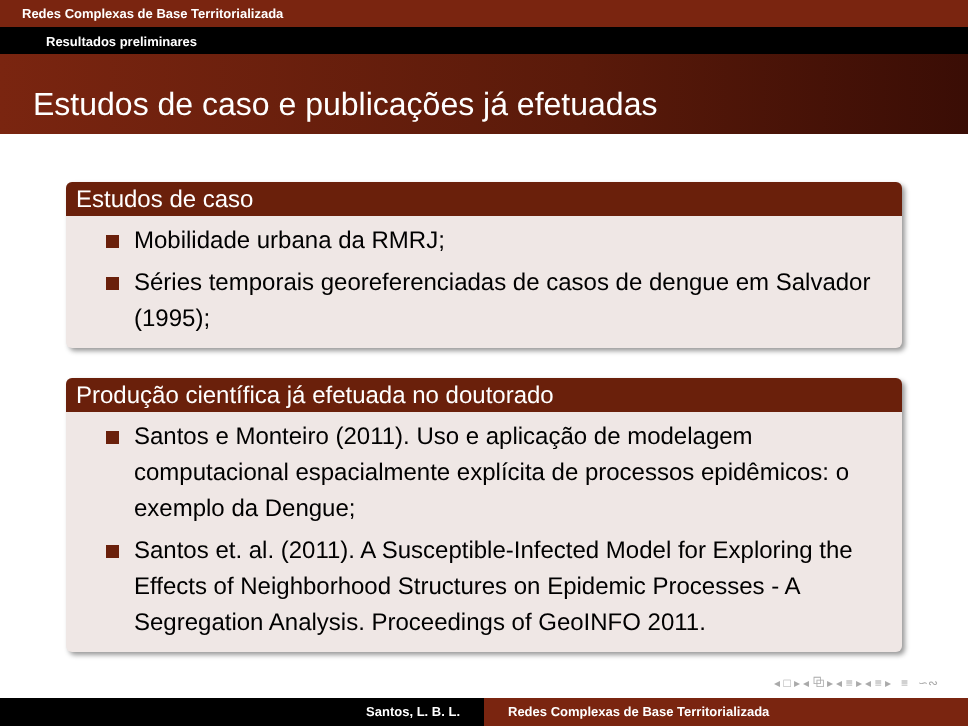Redes Complexas de Base Territorializada
Resultados preliminares
Estudos de caso e publicações já efetuadas
Estudos de caso
Mobilidade urbana da RMRJ;
Séries temporais georeferenciadas de casos de dengue em Salvador (1995);
Produção científica já efetuada no doutorado
Santos e Monteiro (2011). Uso e aplicação de modelagem computacional espacialmente explícita de processos epidêmicos: o exemplo da Dengue;
Santos et. al. (2011). A Susceptible-Infected Model for Exploring the Effects of Neighborhood Structures on Epidemic Processes - A Segregation Analysis. Proceedings of GeoINFO 2011.
◂ □ ▸ ◂ ⧉ ▸ ◂ ≡ ▸ ◂ ≡ ▸ ≡ ∽∾
Santos, L. B. L. Redes Complexas de Base Territorializada